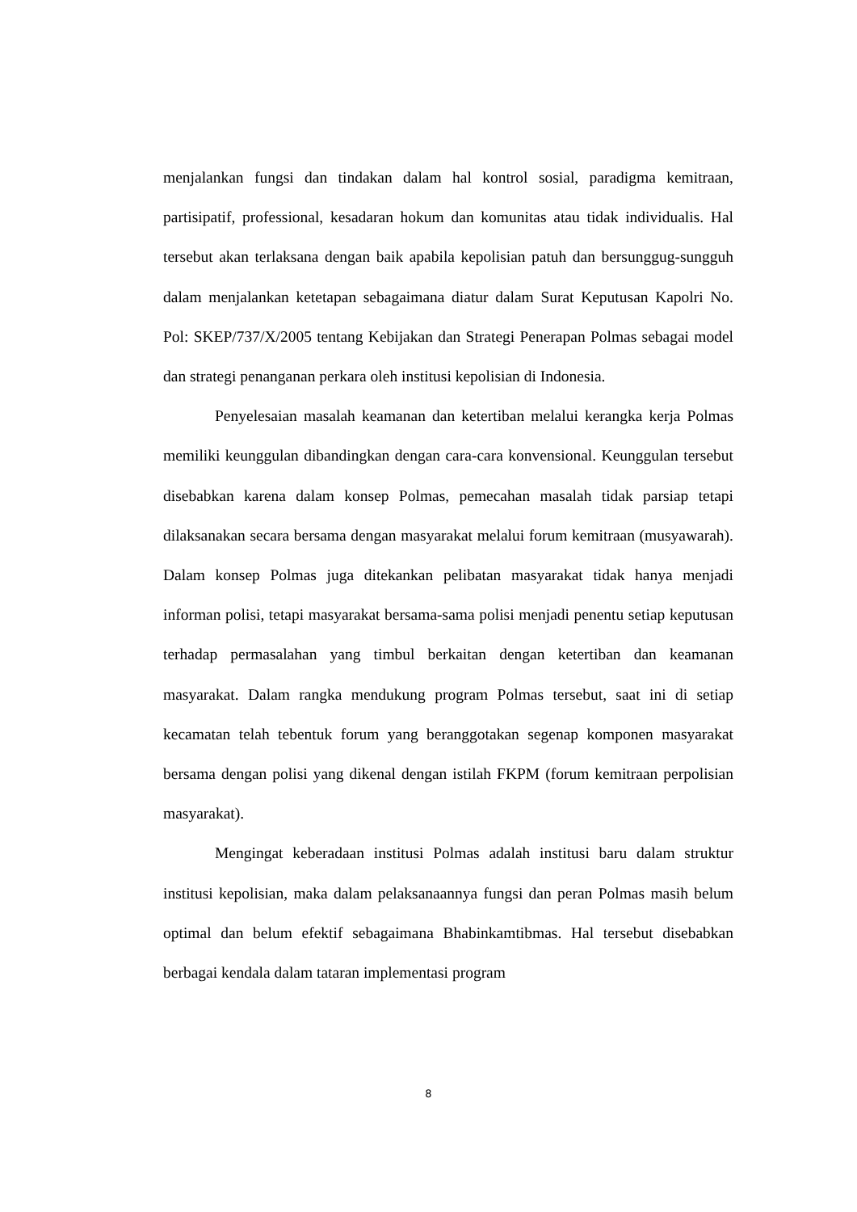menjalankan fungsi dan tindakan dalam hal kontrol sosial, paradigma kemitraan, partisipatif, professional, kesadaran hokum dan komunitas atau tidak individualis. Hal tersebut akan terlaksana dengan baik apabila kepolisian patuh dan bersunggug-sungguh dalam menjalankan ketetapan sebagaimana diatur dalam Surat Keputusan Kapolri No. Pol: SKEP/737/X/2005 tentang Kebijakan dan Strategi Penerapan Polmas sebagai model dan strategi penanganan perkara oleh institusi kepolisian di Indonesia.
Penyelesaian masalah keamanan dan ketertiban melalui kerangka kerja Polmas memiliki keunggulan dibandingkan dengan cara-cara konvensional. Keunggulan tersebut disebabkan karena dalam konsep Polmas, pemecahan masalah tidak parsiap tetapi dilaksanakan secara bersama dengan masyarakat melalui forum kemitraan (musyawarah). Dalam konsep Polmas juga ditekankan pelibatan masyarakat tidak hanya menjadi informan polisi, tetapi masyarakat bersama-sama polisi menjadi penentu setiap keputusan terhadap permasalahan yang timbul berkaitan dengan ketertiban dan keamanan masyarakat. Dalam rangka mendukung program Polmas tersebut, saat ini di setiap kecamatan telah tebentuk forum yang beranggotakan segenap komponen masyarakat bersama dengan polisi yang dikenal dengan istilah FKPM (forum kemitraan perpolisian masyarakat).
Mengingat keberadaan institusi Polmas adalah institusi baru dalam struktur institusi kepolisian, maka dalam pelaksanaannya fungsi dan peran Polmas masih belum optimal dan belum efektif sebagaimana Bhabinkamtibmas. Hal tersebut disebabkan berbagai kendala dalam tataran implementasi program
8